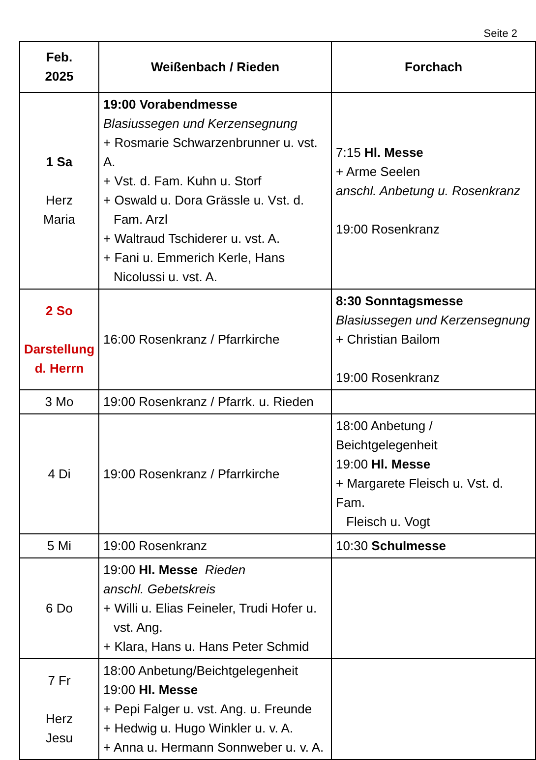Seite 2
| Feb. 2025 | Weißenbach / Rieden | Forchach |
| --- | --- | --- |
| 1 Sa Herz Maria | 19:00 Vorabendmesse Blasiussegen und Kerzensegnung + Rosmarie Schwarzenbrunner u. vst. A. + Vst. d. Fam. Kuhn u. Storf + Oswald u. Dora Grässle u. Vst. d. Fam. Arzl + Waltraud Tschiderer u. vst. A. + Fani u. Emmerich Kerle, Hans Nicolussi u. vst. A. | 7:15 Hl. Messe + Arme Seelen anschl. Anbetung u. Rosenkranz 19:00 Rosenkranz |
| 2 So Darstellung d. Herrn | 16:00 Rosenkranz / Pfarrkirche | 8:30 Sonntagsmesse Blasiussegen und Kerzensegnung + Christian Bailom 19:00 Rosenkranz |
| 3 Mo | 19:00 Rosenkranz / Pfarrk. u. Rieden | |
| 4 Di | 19:00 Rosenkranz / Pfarrkirche | 18:00 Anbetung / Beichtgelegenheit 19:00 Hl. Messe + Margarete Fleisch u. Vst. d. Fam. Fleisch u. Vogt |
| 5 Mi | 19:00 Rosenkranz | 10:30 Schulmesse |
| 6 Do | 19:00 Hl. Messe Rieden anschl. Gebetskreis + Willi u. Elias Feineler, Trudi Hofer u. vst. Ang. + Klara, Hans u. Hans Peter Schmid | |
| 7 Fr Herz Jesu | 18:00 Anbetung/Beichtgelegenheit 19:00 Hl. Messe + Pepi Falger u. vst. Ang. u. Freunde + Hedwig u. Hugo Winkler u. v. A. + Anna u. Hermann Sonnweber u. v. A. | |